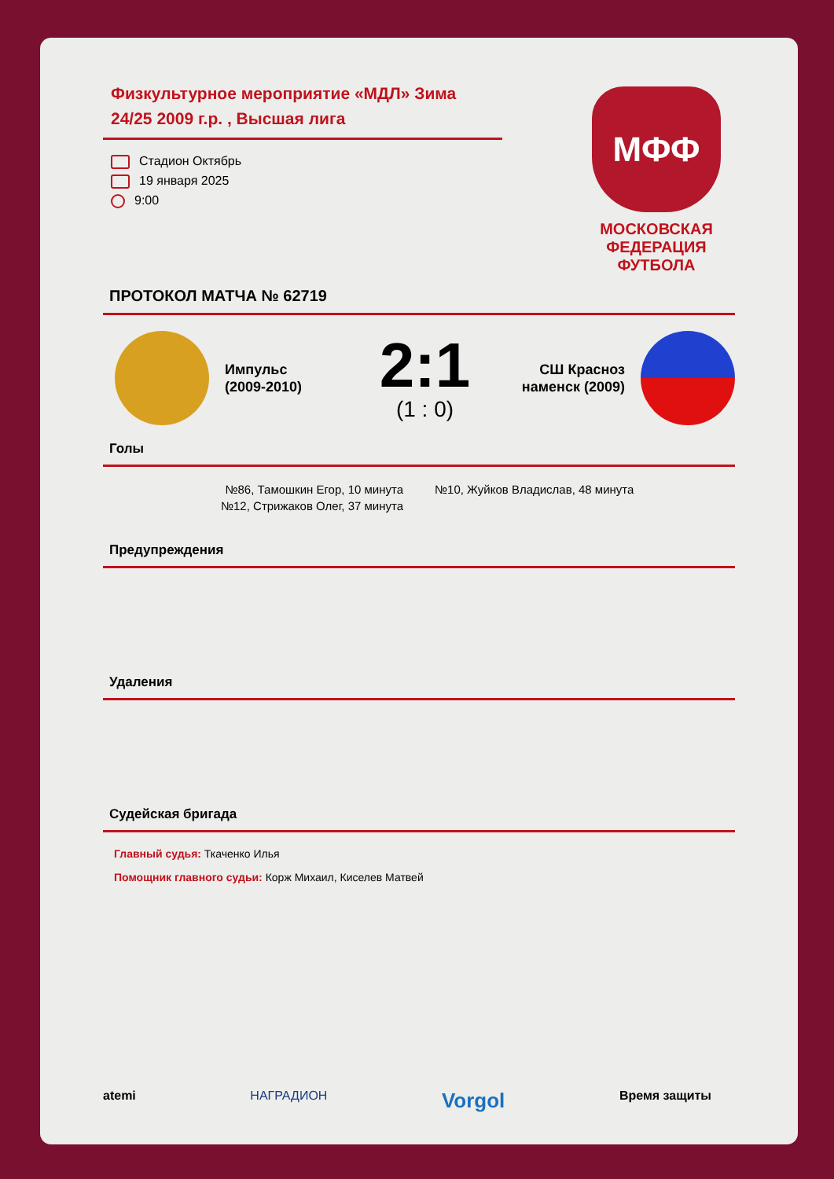МФФ
МОСКОВСКАЯ
ФЕДЕРАЦИЯ
ФУТБОЛА
Физкультурное мероприятие «МДЛ» Зима 24/25 2009 г.р. , Высшая лига
Стадион Октябрь
19 января 2025
9:00
ПРОТОКОЛ МАТЧА № 62719
Импульс
(2009-2010)
2:1
(1 : 0)
СШ Красноз наменск (2009)
Голы
№86, Тамошкин Егор, 10 минута
№12, Стрижаков Олег, 37 минута
№10, Жуйков Владислав, 48 минута
Предупреждения
Удаления
Судейская бригада
Главный судья: Ткаченко Илья
Помощник главного судьи: Корж Михаил, Киселев Матвей
atemi НАГРАДИОН Vorgol Время защиты